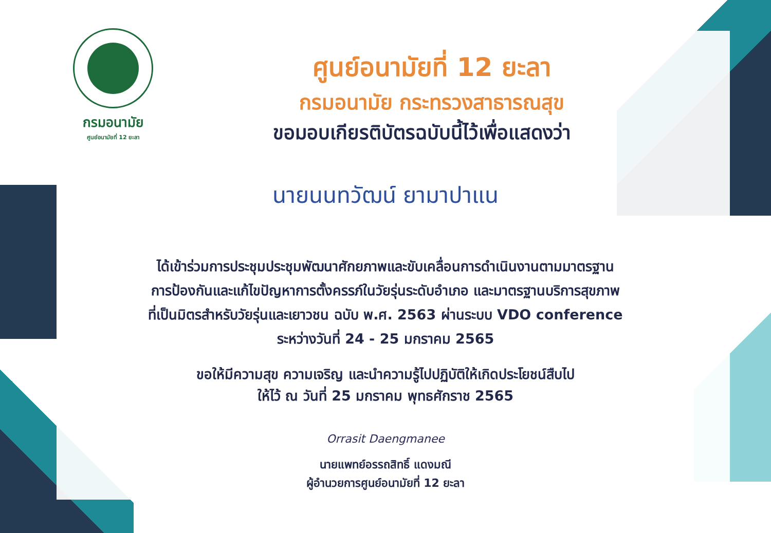กรมอนามัย
ศูนย์อนามัยที่ 12 ยะลา
ศูนย์อนามัยที่ 12 ยะลา
กรมอนามัย กระทรวงสาธารณสุข
ขอมอบเกียรติบัตรฉบับนี้ไว้เพื่อแสดงว่า
นายนนทวัฒน์ ยามาปาแน
ได้เข้าร่วมการประชุมประชุมพัฒนาศักยภาพและขับเคลื่อนการดำเนินงานตามมาตรฐาน
การป้องกันและแก้ไขปัญหาการตั้งครรภ์ในวัยรุ่นระดับอำเภอ และมาตรฐานบริการสุขภาพ
ที่เป็นมิตรสำหรับวัยรุ่นและเยาวชน ฉบับ พ.ศ. 2563 ผ่านระบบ VDO conference
ระหว่างวันที่ 24 - 25 มกราคม 2565
ขอให้มีความสุข ความเจริญ และนำความรู้ไปปฏิบัติให้เกิดประโยชน์สืบไป
ให้ไว้ ณ วันที่ 25 มกราคม พุทธศักราช 2565
Orrasit Daengmanee
นายแพทย์อรรถสิทธิ์ แดงมณี
ผู้อำนวยการศูนย์อนามัยที่ 12 ยะลา